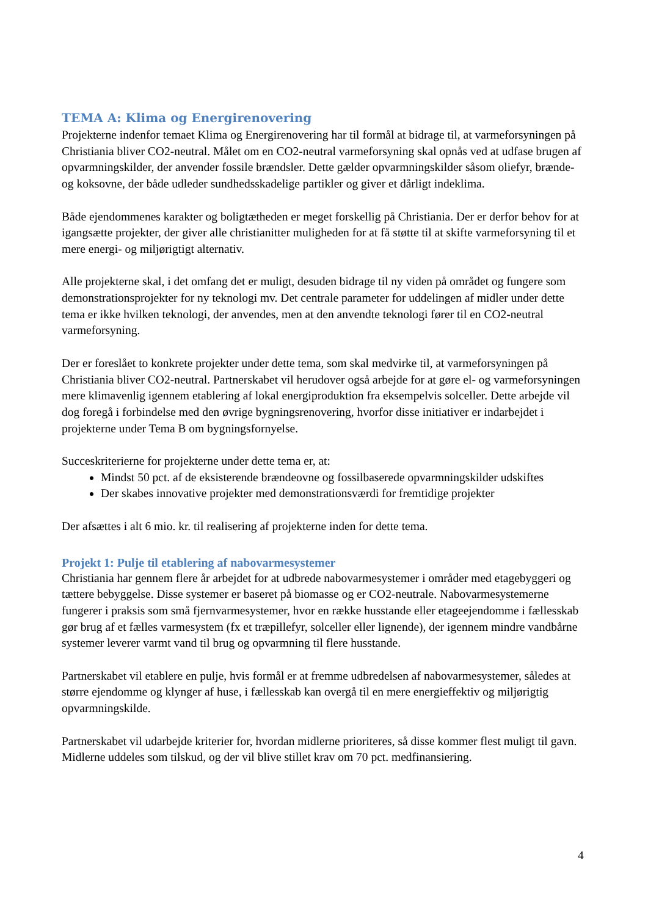TEMA A: Klima og Energirenovering
Projekterne indenfor temaet Klima og Energirenovering har til formål at bidrage til, at varmeforsyningen på Christiania bliver CO2-neutral. Målet om en CO2-neutral varmeforsyning skal opnås ved at udfase brugen af opvarmningskilder, der anvender fossile brændsler. Dette gælder opvarmningskilder såsom oliefyr, brænde- og koksovne, der både udleder sundhedsskadelige partikler og giver et dårligt indeklima.
Både ejendommenes karakter og boligtætheden er meget forskellig på Christiania. Der er derfor behov for at igangsætte projekter, der giver alle christianitter muligheden for at få støtte til at skifte varmeforsyning til et mere energi- og miljørigtigt alternativ.
Alle projekterne skal, i det omfang det er muligt, desuden bidrage til ny viden på området og fungere som demonstrationsprojekter for ny teknologi mv. Det centrale parameter for uddelingen af midler under dette tema er ikke hvilken teknologi, der anvendes, men at den anvendte teknologi fører til en CO2-neutral varmeforsyning.
Der er foreslået to konkrete projekter under dette tema, som skal medvirke til, at varmeforsyningen på Christiania bliver CO2-neutral. Partnerskabet vil herudover også arbejde for at gøre el- og varmeforsyningen mere klimavenlig igennem etablering af lokal energiproduktion fra eksempelvis solceller. Dette arbejde vil dog foregå i forbindelse med den øvrige bygningsrenovering, hvorfor disse initiativer er indarbejdet i projekterne under Tema B om bygningsfornyelse.
Succeskriterierne for projekterne under dette tema er, at:
Mindst 50 pct. af de eksisterende brændeovne og fossilbaserede opvarmningskilder udskiftes
Der skabes innovative projekter med demonstrationsværdi for fremtidige projekter
Der afsættes i alt 6 mio. kr. til realisering af projekterne inden for dette tema.
Projekt 1: Pulje til etablering af nabovarmesystemer
Christiania har gennem flere år arbejdet for at udbrede nabovarmesystemer i områder med etagebyggeri og tættere bebyggelse. Disse systemer er baseret på biomasse og er CO2-neutrale. Nabovarmesystemerne fungerer i praksis som små fjernvarmesystemer, hvor en række husstande eller etageejendomme i fællesskab gør brug af et fælles varmesystem (fx et træpillefyr, solceller eller lignende), der igennem mindre vandbårne systemer leverer varmt vand til brug og opvarmning til flere husstande.
Partnerskabet vil etablere en pulje, hvis formål er at fremme udbredelsen af nabovarmesystemer, således at større ejendomme og klynger af huse, i fællesskab kan overgå til en mere energieffektiv og miljørigtig opvarmningskilde.
Partnerskabet vil udarbejde kriterier for, hvordan midlerne prioriteres, så disse kommer flest muligt til gavn. Midlerne uddeles som tilskud, og der vil blive stillet krav om 70 pct. medfinansiering.
4